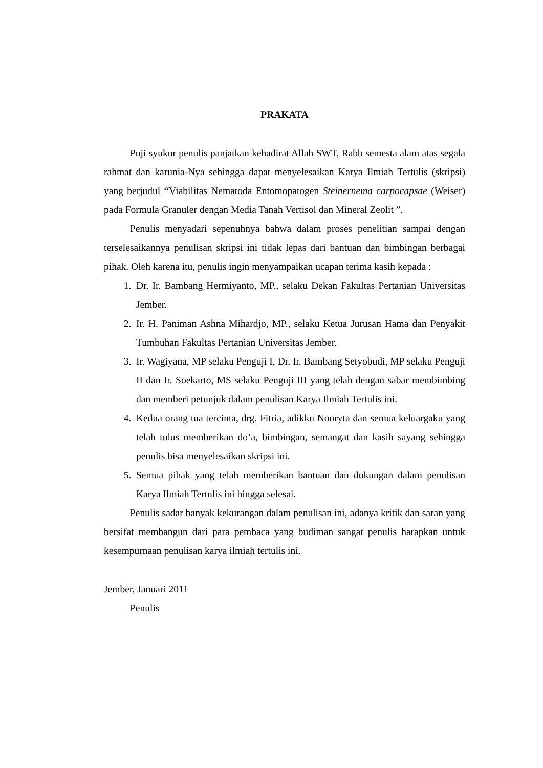PRAKATA
Puji syukur penulis panjatkan kehadirat Allah SWT, Rabb semesta alam atas segala rahmat dan karunia-Nya sehingga dapat menyelesaikan Karya Ilmiah Tertulis (skripsi) yang berjudul “Viabilitas Nematoda Entomopatogen Steinernema carpocapsae (Weiser) pada Formula Granuler dengan Media Tanah Vertisol dan Mineral Zeolit ”.
Penulis menyadari sepenuhnya bahwa dalam proses penelitian sampai dengan terselesaikannya penulisan skripsi ini tidak lepas dari bantuan dan bimbingan berbagai pihak. Oleh karena itu, penulis ingin menyampaikan ucapan terima kasih kepada :
1. Dr. Ir. Bambang Hermiyanto, MP., selaku Dekan Fakultas Pertanian Universitas Jember.
2. Ir. H. Paniman Ashna Mihardjo, MP., selaku Ketua Jurusan Hama dan Penyakit Tumbuhan Fakultas Pertanian Universitas Jember.
3. Ir. Wagiyana, MP selaku Penguji I, Dr. Ir. Bambang Setyobudi, MP selaku Penguji II dan Ir. Soekarto, MS selaku Penguji III yang telah dengan sabar membimbing dan memberi petunjuk dalam penulisan Karya Ilmiah Tertulis ini.
4. Kedua orang tua tercinta, drg. Fitria, adikku Nooryta dan semua keluargaku yang telah tulus memberikan do’a, bimbingan, semangat dan kasih sayang sehingga penulis bisa menyelesaikan skripsi ini.
5. Semua pihak yang telah memberikan bantuan dan dukungan dalam penulisan Karya Ilmiah Tertulis ini hingga selesai.
Penulis sadar banyak kekurangan dalam penulisan ini, adanya kritik dan saran yang bersifat membangun dari para pembaca yang budiman sangat penulis harapkan untuk kesempurnaan penulisan karya ilmiah tertulis ini.
Jember, Januari 2011
Penulis